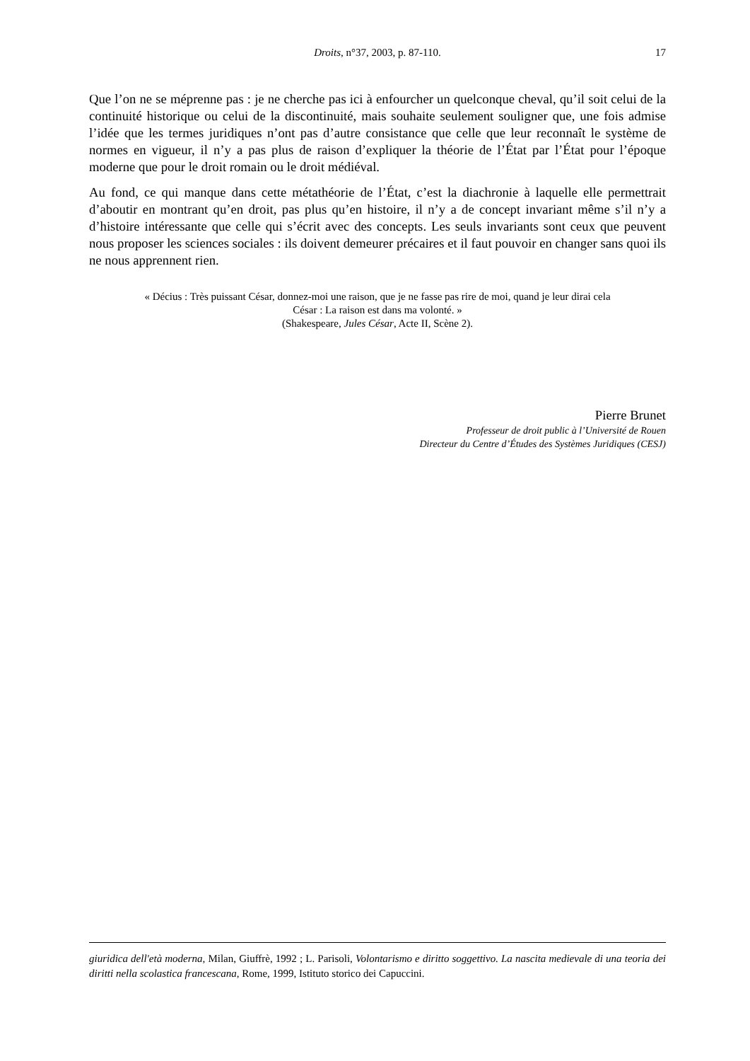Droits, n°37, 2003, p. 87-110.
17
Que l’on ne se méprenne pas : je ne cherche pas ici à enfourcher un quelconque cheval, qu’il soit celui de la continuité historique ou celui de la discontinuité, mais souhaite seulement souligner que, une fois admise l’idée que les termes juridiques n’ont pas d’autre consistance que celle que leur reconnaît le système de normes en vigueur, il n’y a pas plus de raison d’expliquer la théorie de l’État par l’État pour l’époque moderne que pour le droit romain ou le droit médiéval.
Au fond, ce qui manque dans cette métathéorie de l’État, c’est la diachronie à laquelle elle permettrait d’aboutir en montrant qu’en droit, pas plus qu’en histoire, il n’y a de concept invariant même s’il n’y a d’histoire intéressante que celle qui s’écrit avec des concepts. Les seuls invariants sont ceux que peuvent nous proposer les sciences sociales : ils doivent demeurer précaires et il faut pouvoir en changer sans quoi ils ne nous apprennent rien.
« Décius : Très puissant César, donnez-moi une raison, que je ne fasse pas rire de moi, quand je leur dirai cela
César : La raison est dans ma volonté. »
(Shakespeare, Jules César, Acte II, Scène 2).
Pierre Brunet
Professeur de droit public à l’Université de Rouen
Directeur du Centre d’Études des Systèmes Juridiques (CESJ)
giuridica dell'età moderna, Milan, Giuffrè, 1992 ; L. Parisoli, Volontarismo e diritto soggettivo. La nascita medievale di una teoria dei diritti nella scolastica francescana, Rome, 1999, Istituto storico dei Capuccini.